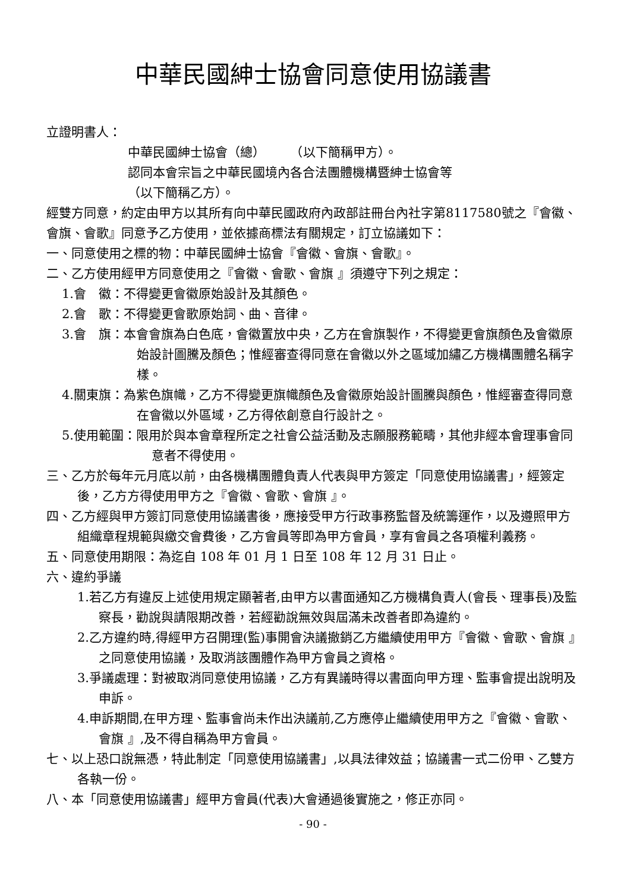中華民國紳士協會同意使用協議書
立證明書人：
中華民國紳士協會（總）　　　（以下簡稱甲方）。
認同本會宗旨之中華民國境內各合法團體機構暨紳士協會等
（以下簡稱乙方）。
經雙方同意，約定由甲方以其所有向中華民國政府內政部註冊台內社字第8117580號之『會徽、會旗、會歌』同意予乙方使用，並依據商標法有關規定，訂立協議如下：
一、同意使用之標的物：中華民國紳士協會『會徽、會旗、會歌』。
二、乙方使用經甲方同意使用之『會徽、會歌、會旗 』須遵守下列之規定：
1.會　徽：不得變更會徽原始設計及其顏色。
2.會　歌：不得變更會歌原始詞、曲、音律。
3.會　旗：本會會旗為白色底，會徽置放中央，乙方在會旗製作，不得變更會旗顏色及會徽原始設計圖騰及顏色；惟經審查得同意在會徽以外之區域加繡乙方機構團體名稱字樣。
4.關東旗：為紫色旗幟，乙方不得變更旗幟顏色及會徽原始設計圖騰與顏色，惟經審查得同意在會徽以外區域，乙方得依創意自行設計之。
5.使用範圍：限用於與本會章程所定之社會公益活動及志願服務範疇，其他非經本會理事會同意者不得使用。
三、乙方於每年元月底以前，由各機構團體負責人代表與甲方簽定「同意使用協議書」，經簽定後，乙方方得使用甲方之『會徽、會歌、會旗 』。
四、乙方經與甲方簽訂同意使用協議書後，應接受甲方行政事務監督及統籌運作，以及遵照甲方組織章程規範與繳交會費後，乙方會員等即為甲方會員，享有會員之各項權利義務。
五、同意使用期限：為迄自 108 年 01 月 1 日至 108 年 12 月 31 日止。
六、違約爭議
1.若乙方有違反上述使用規定顯著者,由甲方以書面通知乙方機構負責人(會長、理事長)及監察長，勸說與請限期改善，若經勸說無效與屆滿未改善者即為違約。
2.乙方違約時,得經甲方召開理(監)事開會決議撤銷乙方繼續使用甲方『會徽、會歌、會旗 』之同意使用協議，及取消該團體作為甲方會員之資格。
3.爭議處理：對被取消同意使用協議，乙方有異議時得以書面向甲方理、監事會提出說明及申訴。
4.申訴期間,在甲方理、監事會尚未作出決議前,乙方應停止繼續使用甲方之『會徽、會歌、會旗 』,及不得自稱為甲方會員。
七、以上恐口說無憑，特此制定「同意使用協議書」,以具法律效益；協議書一式二份甲、乙雙方各執一份。
八、本「同意使用協議書」經甲方會員(代表)大會通過後實施之，修正亦同。
- 90 -